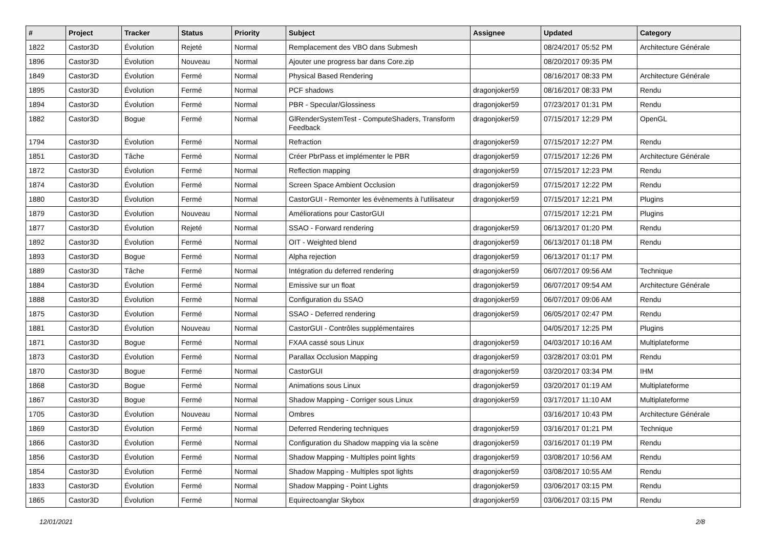| # | Project | Tracker | Status | Priority | Subject | Assignee | Updated | Category |
| --- | --- | --- | --- | --- | --- | --- | --- | --- |
| 1822 | Castor3D | Évolution | Rejeté | Normal | Remplacement des VBO dans Submesh | | 08/24/2017 05:52 PM | Architecture Générale |
| 1896 | Castor3D | Évolution | Nouveau | Normal | Ajouter une progress bar dans Core.zip | | 08/20/2017 09:35 PM | |
| 1849 | Castor3D | Évolution | Fermé | Normal | Physical Based Rendering | | 08/16/2017 08:33 PM | Architecture Générale |
| 1895 | Castor3D | Évolution | Fermé | Normal | PCF shadows | dragonjoker59 | 08/16/2017 08:33 PM | Rendu |
| 1894 | Castor3D | Évolution | Fermé | Normal | PBR - Specular/Glossiness | dragonjoker59 | 07/23/2017 01:31 PM | Rendu |
| 1882 | Castor3D | Bogue | Fermé | Normal | GlRenderSystemTest - ComputeShaders, Transform Feedback | dragonjoker59 | 07/15/2017 12:29 PM | OpenGL |
| 1794 | Castor3D | Évolution | Fermé | Normal | Refraction | dragonjoker59 | 07/15/2017 12:27 PM | Rendu |
| 1851 | Castor3D | Tâche | Fermé | Normal | Créer PbrPass et implémenter le PBR | dragonjoker59 | 07/15/2017 12:26 PM | Architecture Générale |
| 1872 | Castor3D | Évolution | Fermé | Normal | Reflection mapping | dragonjoker59 | 07/15/2017 12:23 PM | Rendu |
| 1874 | Castor3D | Évolution | Fermé | Normal | Screen Space Ambient Occlusion | dragonjoker59 | 07/15/2017 12:22 PM | Rendu |
| 1880 | Castor3D | Évolution | Fermé | Normal | CastorGUI - Remonter les évènements à l'utilisateur | dragonjoker59 | 07/15/2017 12:21 PM | Plugins |
| 1879 | Castor3D | Évolution | Nouveau | Normal | Améliorations pour CastorGUI | | 07/15/2017 12:21 PM | Plugins |
| 1877 | Castor3D | Évolution | Rejeté | Normal | SSAO - Forward rendering | dragonjoker59 | 06/13/2017 01:20 PM | Rendu |
| 1892 | Castor3D | Évolution | Fermé | Normal | OIT - Weighted blend | dragonjoker59 | 06/13/2017 01:18 PM | Rendu |
| 1893 | Castor3D | Bogue | Fermé | Normal | Alpha rejection | dragonjoker59 | 06/13/2017 01:17 PM | |
| 1889 | Castor3D | Tâche | Fermé | Normal | Intégration du deferred rendering | dragonjoker59 | 06/07/2017 09:56 AM | Technique |
| 1884 | Castor3D | Évolution | Fermé | Normal | Emissive sur un float | dragonjoker59 | 06/07/2017 09:54 AM | Architecture Générale |
| 1888 | Castor3D | Évolution | Fermé | Normal | Configuration du SSAO | dragonjoker59 | 06/07/2017 09:06 AM | Rendu |
| 1875 | Castor3D | Évolution | Fermé | Normal | SSAO - Deferred rendering | dragonjoker59 | 06/05/2017 02:47 PM | Rendu |
| 1881 | Castor3D | Évolution | Nouveau | Normal | CastorGUI - Contrôles supplémentaires | | 04/05/2017 12:25 PM | Plugins |
| 1871 | Castor3D | Bogue | Fermé | Normal | FXAA cassé sous Linux | dragonjoker59 | 04/03/2017 10:16 AM | Multiplateforme |
| 1873 | Castor3D | Évolution | Fermé | Normal | Parallax Occlusion Mapping | dragonjoker59 | 03/28/2017 03:01 PM | Rendu |
| 1870 | Castor3D | Bogue | Fermé | Normal | CastorGUI | dragonjoker59 | 03/20/2017 03:34 PM | IHM |
| 1868 | Castor3D | Bogue | Fermé | Normal | Animations sous Linux | dragonjoker59 | 03/20/2017 01:19 AM | Multiplateforme |
| 1867 | Castor3D | Bogue | Fermé | Normal | Shadow Mapping - Corriger sous Linux | dragonjoker59 | 03/17/2017 11:10 AM | Multiplateforme |
| 1705 | Castor3D | Évolution | Nouveau | Normal | Ombres | | 03/16/2017 10:43 PM | Architecture Générale |
| 1869 | Castor3D | Évolution | Fermé | Normal | Deferred Rendering techniques | dragonjoker59 | 03/16/2017 01:21 PM | Technique |
| 1866 | Castor3D | Évolution | Fermé | Normal | Configuration du Shadow mapping via la scène | dragonjoker59 | 03/16/2017 01:19 PM | Rendu |
| 1856 | Castor3D | Évolution | Fermé | Normal | Shadow Mapping - Multiples point lights | dragonjoker59 | 03/08/2017 10:56 AM | Rendu |
| 1854 | Castor3D | Évolution | Fermé | Normal | Shadow Mapping - Multiples spot lights | dragonjoker59 | 03/08/2017 10:55 AM | Rendu |
| 1833 | Castor3D | Évolution | Fermé | Normal | Shadow Mapping - Point Lights | dragonjoker59 | 03/06/2017 03:15 PM | Rendu |
| 1865 | Castor3D | Évolution | Fermé | Normal | Equirectoanglar Skybox | dragonjoker59 | 03/06/2017 03:15 PM | Rendu |
12/01/2021 2/8